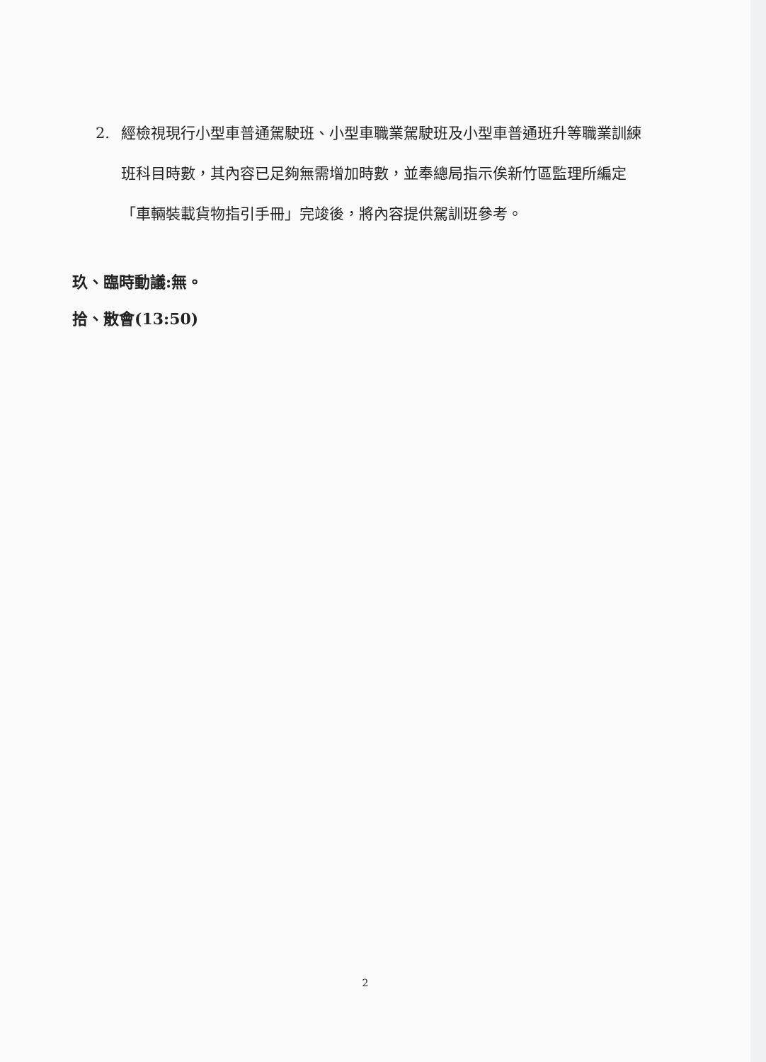2. 經檢視現行小型車普通駕駛班、小型車職業駕駛班及小型車普通班升等職業訓練班科目時數，其內容已足夠無需增加時數，並奉總局指示俟新竹區監理所編定「車輛裝載貨物指引手冊」完竣後，將內容提供駕訓班參考。
玖、臨時動議:無。
拾、散會(13:50)
2